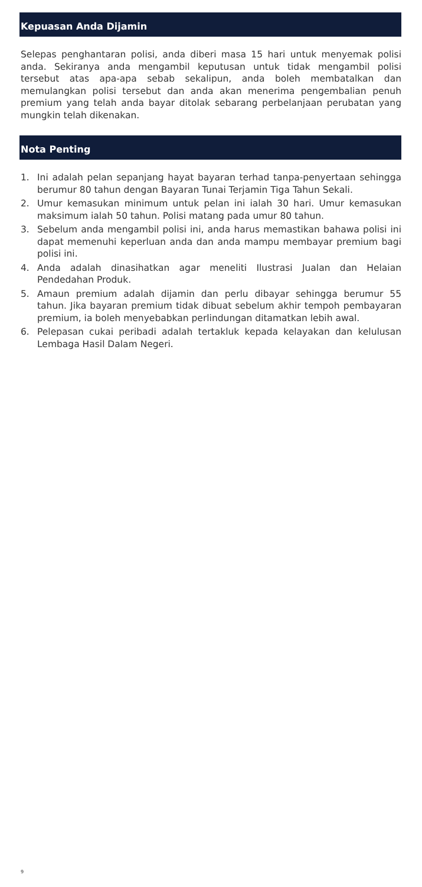Kepuasan Anda Dijamin
Selepas penghantaran polisi, anda diberi masa 15 hari untuk menyemak polisi anda. Sekiranya anda mengambil keputusan untuk tidak mengambil polisi tersebut atas apa-apa sebab sekalipun, anda boleh membatalkan dan memulangkan polisi tersebut dan anda akan menerima pengembalian penuh premium yang telah anda bayar ditolak sebarang perbelanjaan perubatan yang mungkin telah dikenakan.
Nota Penting
1. Ini adalah pelan sepanjang hayat bayaran terhad tanpa-penyertaan sehingga berumur 80 tahun dengan Bayaran Tunai Terjamin Tiga Tahun Sekali.
2. Umur kemasukan minimum untuk pelan ini ialah 30 hari. Umur kemasukan maksimum ialah 50 tahun. Polisi matang pada umur 80 tahun.
3. Sebelum anda mengambil polisi ini, anda harus memastikan bahawa polisi ini dapat memenuhi keperluan anda dan anda mampu membayar premium bagi polisi ini.
4. Anda adalah dinasihatkan agar meneliti Ilustrasi Jualan dan Helaian Pendedahan Produk.
5. Amaun premium adalah dijamin dan perlu dibayar sehingga berumur 55 tahun. Jika bayaran premium tidak dibuat sebelum akhir tempoh pembayaran premium, ia boleh menyebabkan perlindungan ditamatkan lebih awal.
6. Pelepasan cukai peribadi adalah tertakluk kepada kelayakan dan kelulusan Lembaga Hasil Dalam Negeri.
9